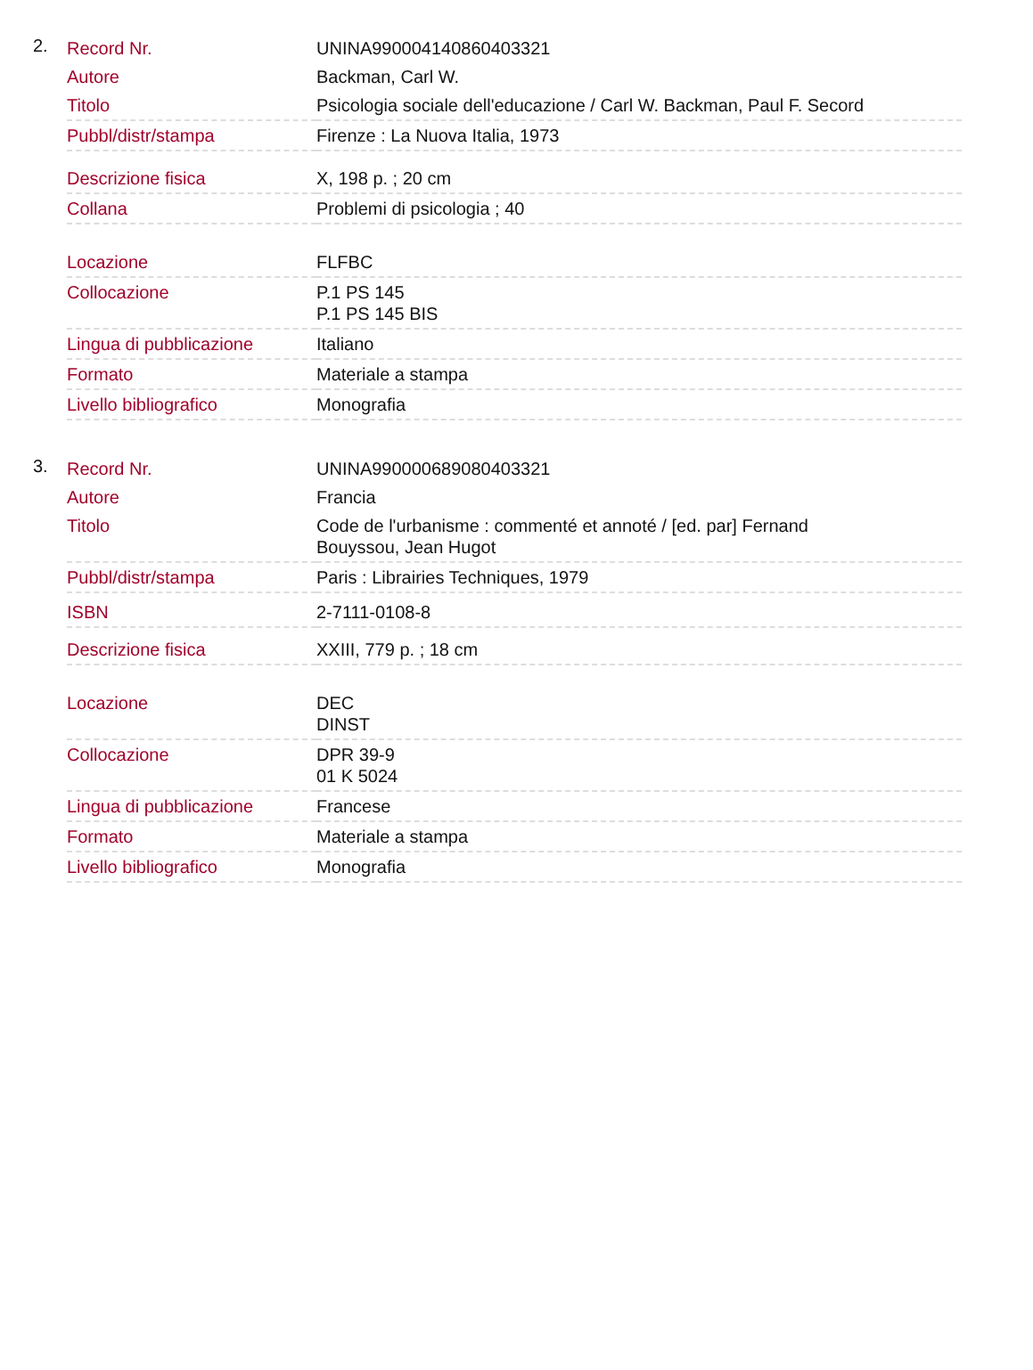2.
| Record Nr. | UNINA990004140860403321 |
| Autore | Backman, Carl W. |
| Titolo | Psicologia sociale dell'educazione / Carl W. Backman, Paul F. Secord |
| Pubbl/distr/stampa | Firenze : La Nuova Italia, 1973 |
| Descrizione fisica | X, 198 p. ; 20 cm |
| Collana | Problemi di psicologia ; 40 |
| Locazione | FLFBC |
| Collocazione | P.1 PS 145 P.1 PS 145 BIS |
| Lingua di pubblicazione | Italiano |
| Formato | Materiale a stampa |
| Livello bibliografico | Monografia |
3.
| Record Nr. | UNINA990000689080403321 |
| Autore | Francia |
| Titolo | Code de l'urbanisme : commenté et annoté / [ed. par] Fernand Bouyssou, Jean Hugot |
| Pubbl/distr/stampa | Paris : Librairies Techniques, 1979 |
| ISBN | 2-7111-0108-8 |
| Descrizione fisica | XXIII, 779 p. ; 18 cm |
| Locazione | DEC DINST |
| Collocazione | DPR 39-9 01 K 5024 |
| Lingua di pubblicazione | Francese |
| Formato | Materiale a stampa |
| Livello bibliografico | Monografia |